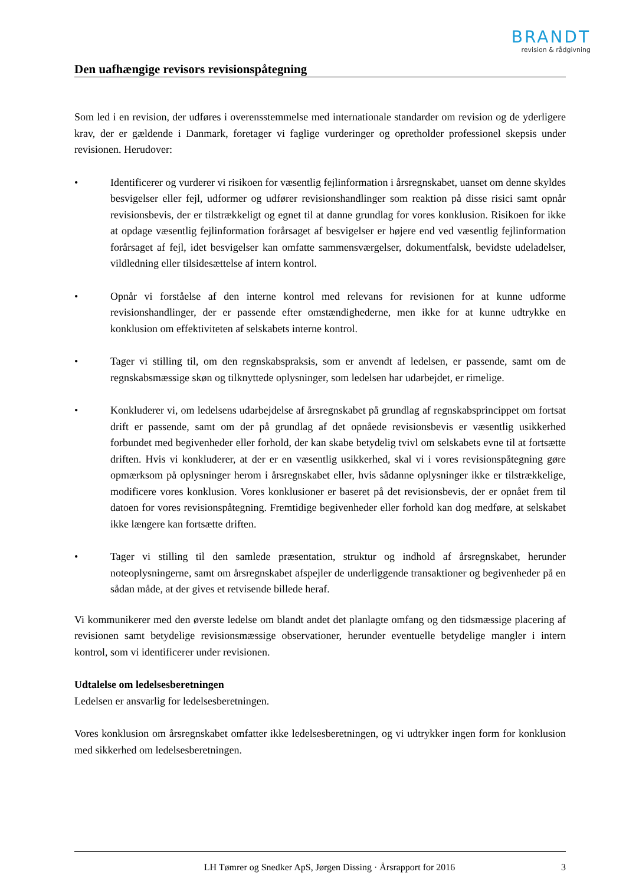BRANDT
revision & rådgivning
Den uafhængige revisors revisionspåtegning
Som led i en revision, der udføres i overensstemmelse med internationale standarder om revision og de yderligere krav, der er gældende i Danmark, foretager vi faglige vurderinger og opretholder professionel skepsis under revisionen. Herudover:
• Identificerer og vurderer vi risikoen for væsentlig fejlinformation i årsregnskabet, uanset om denne skyldes besvigelser eller fejl, udformer og udfører revisionshandlinger som reaktion på disse risici samt opnår revisionsbevis, der er tilstrækkeligt og egnet til at danne grundlag for vores konklusion. Risikoen for ikke at opdage væsentlig fejlinformation forårsaget af besvigelser er højere end ved væsentlig fejlinformation forårsaget af fejl, idet besvigelser kan omfatte sammensværgelser, dokumentfalsk, bevidste udeladelser, vildledning eller tilsidesættelse af intern kontrol.
• Opnår vi forståelse af den interne kontrol med relevans for revisionen for at kunne udforme revisionshandlinger, der er passende efter omstændighederne, men ikke for at kunne udtrykke en konklusion om effektiviteten af selskabets interne kontrol.
• Tager vi stilling til, om den regnskabspraksis, som er anvendt af ledelsen, er passende, samt om de regnskabsmæssige skøn og tilknyttede oplysninger, som ledelsen har udarbejdet, er rimelige.
• Konkluderer vi, om ledelsens udarbejdelse af årsregnskabet på grundlag af regnskabsprincippet om fortsat drift er passende, samt om der på grundlag af det opnåede revisionsbevis er væsentlig usikkerhed forbundet med begivenheder eller forhold, der kan skabe betydelig tvivl om selskabets evne til at fortsætte driften. Hvis vi konkluderer, at der er en væsentlig usikkerhed, skal vi i vores revisionspåtegning gøre opmærksom på oplysninger herom i årsregnskabet eller, hvis sådanne oplysninger ikke er tilstrækkelige, modificere vores konklusion. Vores konklusioner er baseret på det revisionsbevis, der er opnået frem til datoen for vores revisionspåtegning. Fremtidige begivenheder eller forhold kan dog medføre, at selskabet ikke længere kan fortsætte driften.
• Tager vi stilling til den samlede præsentation, struktur og indhold af årsregnskabet, herunder noteoplysningerne, samt om årsregnskabet afspejler de underliggende transaktioner og begivenheder på en sådan måde, at der gives et retvisende billede heraf.
Vi kommunikerer med den øverste ledelse om blandt andet det planlagte omfang og den tidsmæssige placering af revisionen samt betydelige revisionsmæssige observationer, herunder eventuelle betydelige mangler i intern kontrol, som vi identificerer under revisionen.
Udtalelse om ledelsesberetningen
Ledelsen er ansvarlig for ledelsesberetningen.
Vores konklusion om årsregnskabet omfatter ikke ledelsesberetningen, og vi udtrykker ingen form for konklusion med sikkerhed om ledelsesberetningen.
LH Tømrer og Snedker ApS, Jørgen Dissing · Årsrapport for 2016
3